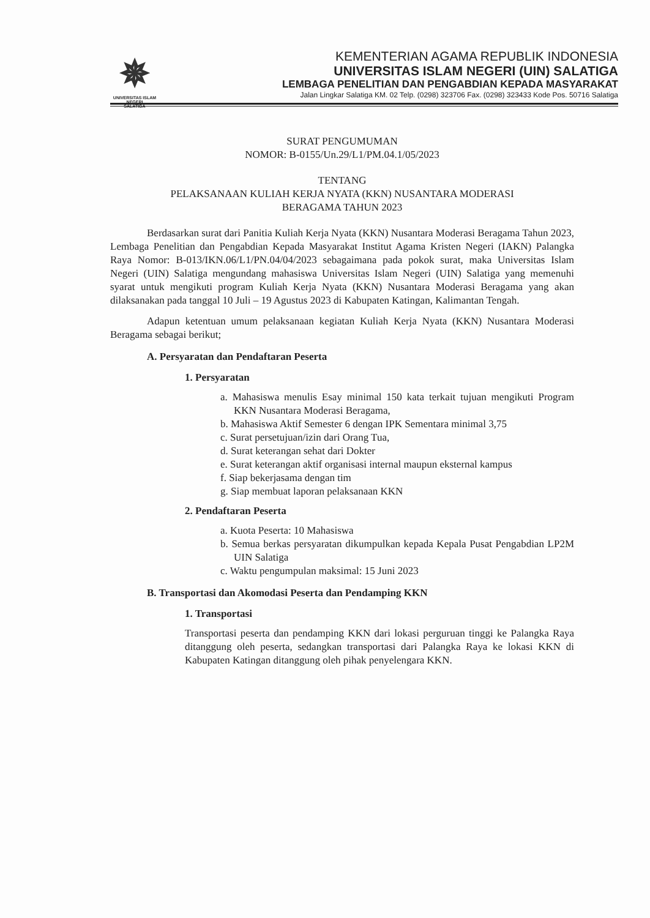✵
UNIVERSITAS ISLAM NEGERI
SALATIGA
KEMENTERIAN AGAMA REPUBLIK INDONESIA
UNIVERSITAS ISLAM NEGERI (UIN) SALATIGA
LEMBAGA PENELITIAN DAN PENGABDIAN KEPADA MASYARAKAT
Jalan Lingkar Salatiga KM. 02 Telp. (0298) 323706 Fax. (0298) 323433 Kode Pos. 50716 Salatiga
SURAT PENGUMUMAN
NOMOR: B-0155/Un.29/L1/PM.04.1/05/2023
TENTANG
PELAKSANAAN KULIAH KERJA NYATA (KKN) NUSANTARA MODERASI
BERAGAMA TAHUN 2023
Berdasarkan surat dari Panitia Kuliah Kerja Nyata (KKN) Nusantara Moderasi Beragama Tahun 2023, Lembaga Penelitian dan Pengabdian Kepada Masyarakat Institut Agama Kristen Negeri (IAKN) Palangka Raya Nomor: B-013/IKN.06/L1/PN.04/04/2023 sebagaimana pada pokok surat, maka Universitas Islam Negeri (UIN) Salatiga mengundang mahasiswa Universitas Islam Negeri (UIN) Salatiga yang memenuhi syarat untuk mengikuti program Kuliah Kerja Nyata (KKN) Nusantara Moderasi Beragama yang akan dilaksanakan pada tanggal 10 Juli – 19 Agustus 2023 di Kabupaten Katingan, Kalimantan Tengah.
Adapun ketentuan umum pelaksanaan kegiatan Kuliah Kerja Nyata (KKN) Nusantara Moderasi Beragama sebagai berikut;
A. Persyaratan dan Pendaftaran Peserta
1. Persyaratan
a. Mahasiswa menulis Esay minimal 150 kata terkait tujuan mengikuti Program KKN Nusantara Moderasi Beragama,
b. Mahasiswa Aktif Semester 6 dengan IPK Sementara minimal 3,75
c. Surat persetujuan/izin dari Orang Tua,
d. Surat keterangan sehat dari Dokter
e. Surat keterangan aktif organisasi internal maupun eksternal kampus
f. Siap bekerjasama dengan tim
g. Siap membuat laporan pelaksanaan KKN
2. Pendaftaran Peserta
a. Kuota Peserta: 10 Mahasiswa
b. Semua berkas persyaratan dikumpulkan kepada Kepala Pusat Pengabdian LP2M UIN Salatiga
c. Waktu pengumpulan maksimal: 15 Juni 2023
B. Transportasi dan Akomodasi Peserta dan Pendamping KKN
1. Transportasi
Transportasi peserta dan pendamping KKN dari lokasi perguruan tinggi ke Palangka Raya ditanggung oleh peserta, sedangkan transportasi dari Palangka Raya ke lokasi KKN di Kabupaten Katingan ditanggung oleh pihak penyelengara KKN.